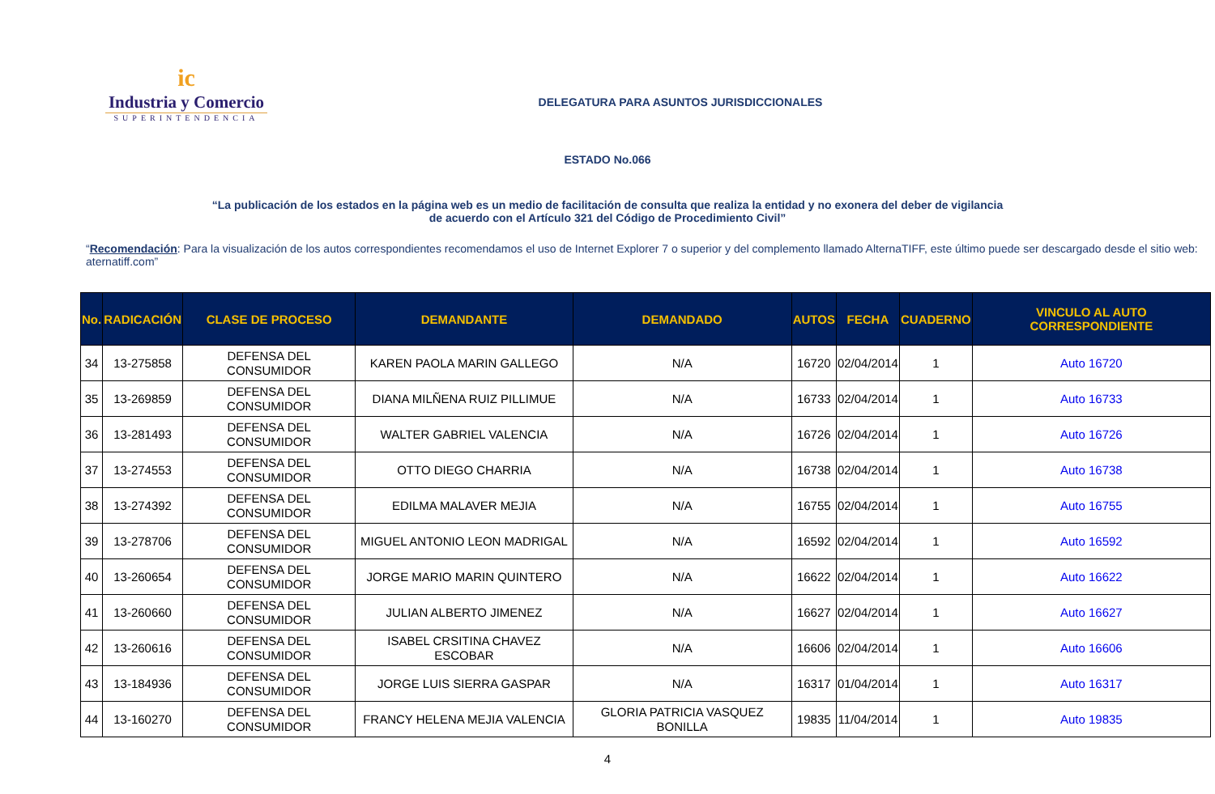ic
Industria y Comercio
SUPERINTENDENCIA
DELEGATURA PARA ASUNTOS JURISDICCIONALES
ESTADO No.066
“La publicación de los estados en la página web es un medio de facilitación de consulta que realiza la entidad y no exonera del deber de vigilancia
de acuerdo con el Artículo 321 del Código de Procedimiento Civil”
“Recomendación: Para la visualización de los autos correspondientes recomendamos el uso de Internet Explorer 7 o superior y del complemento llamado AlternaTIFF, este último puede ser descargado desde el sitio web: aternatiff.com”
| No. | RADICACIÓN | CLASE DE PROCESO | DEMANDANTE | DEMANDADO | AUTOS | FECHA | CUADERNO | VINCULO AL AUTO CORRESPONDIENTE |
| --- | --- | --- | --- | --- | --- | --- | --- | --- |
| 34 | 13-275858 | DEFENSA DEL CONSUMIDOR | KAREN PAOLA MARIN GALLEGO | N/A | 16720 | 02/04/2014 | 1 | Auto 16720 |
| 35 | 13-269859 | DEFENSA DEL CONSUMIDOR | DIANA MILÑENA RUIZ PILLIMUE | N/A | 16733 | 02/04/2014 | 1 | Auto 16733 |
| 36 | 13-281493 | DEFENSA DEL CONSUMIDOR | WALTER GABRIEL VALENCIA | N/A | 16726 | 02/04/2014 | 1 | Auto 16726 |
| 37 | 13-274553 | DEFENSA DEL CONSUMIDOR | OTTO DIEGO CHARRIA | N/A | 16738 | 02/04/2014 | 1 | Auto 16738 |
| 38 | 13-274392 | DEFENSA DEL CONSUMIDOR | EDILMA MALAVER MEJIA | N/A | 16755 | 02/04/2014 | 1 | Auto 16755 |
| 39 | 13-278706 | DEFENSA DEL CONSUMIDOR | MIGUEL ANTONIO LEON MADRIGAL | N/A | 16592 | 02/04/2014 | 1 | Auto 16592 |
| 40 | 13-260654 | DEFENSA DEL CONSUMIDOR | JORGE MARIO MARIN QUINTERO | N/A | 16622 | 02/04/2014 | 1 | Auto 16622 |
| 41 | 13-260660 | DEFENSA DEL CONSUMIDOR | JULIAN ALBERTO JIMENEZ | N/A | 16627 | 02/04/2014 | 1 | Auto 16627 |
| 42 | 13-260616 | DEFENSA DEL CONSUMIDOR | ISABEL CRSITINA CHAVEZ ESCOBAR | N/A | 16606 | 02/04/2014 | 1 | Auto 16606 |
| 43 | 13-184936 | DEFENSA DEL CONSUMIDOR | JORGE LUIS SIERRA GASPAR | N/A | 16317 | 01/04/2014 | 1 | Auto 16317 |
| 44 | 13-160270 | DEFENSA DEL CONSUMIDOR | FRANCY HELENA MEJIA VALENCIA | GLORIA PATRICIA VASQUEZ BONILLA | 19835 | 11/04/2014 | 1 | Auto 19835 |
4